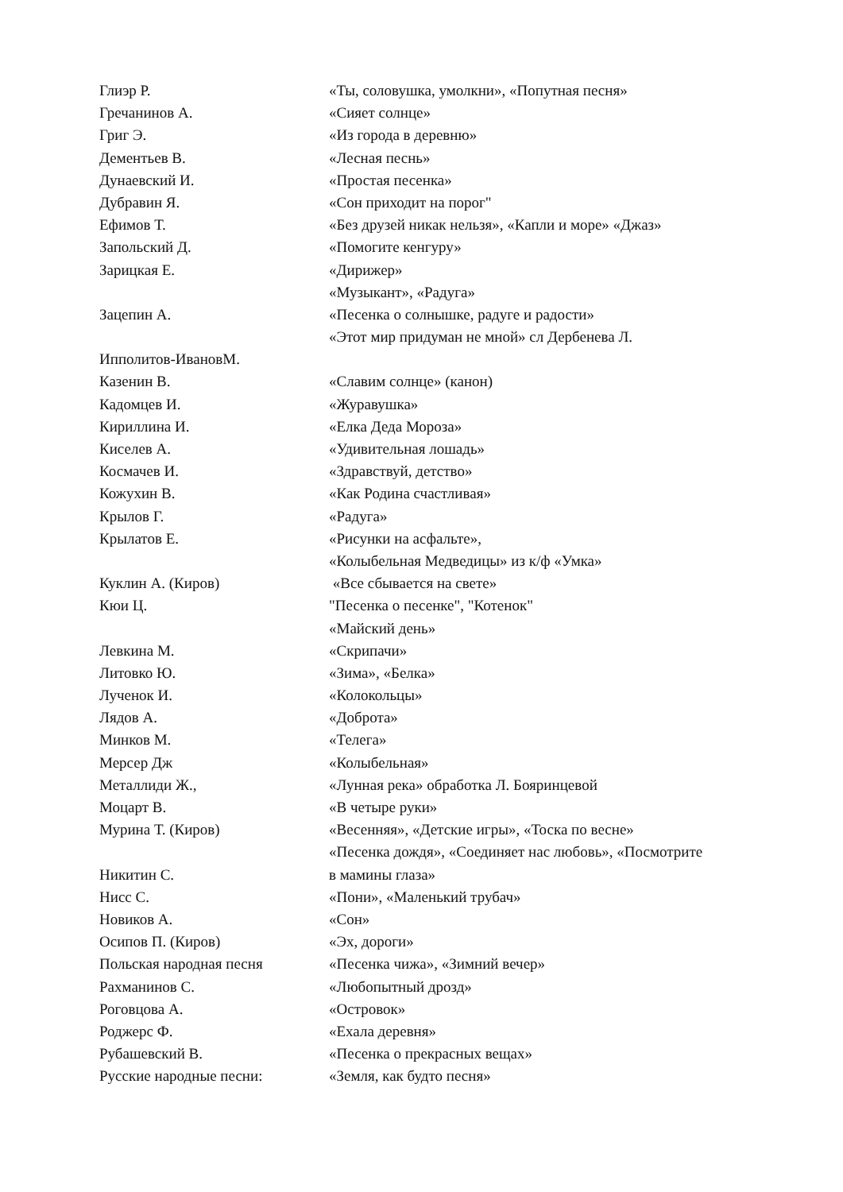| Глиэр Р. | «Ты, соловушка, умолкни», «Попутная песня» |
| Гречанинов А. | «Сияет солнце» |
| Григ Э. | «Из города в деревню» |
| Дементьев В. | «Лесная песнь» |
| Дунаевский И. | «Простая песенка» |
| Дубравин Я. | «Сон приходит на порог" |
| Ефимов Т. | «Без друзей никак нельзя», «Капли и море» «Джаз» |
| Запольский Д. | «Помогите кенгуру» |
| Зарицкая Е. | «Дирижер» |
| | «Музыкант», «Радуга» |
| Зацепин А. | «Песенка о солнышке, радуге и радости» |
| | «Этот мир придуман не мной» сл Дербенева Л. |
| Ипполитов-ИвановМ. | |
| Казенин В. | «Славим солнце» (канон) |
| Кадомцев И. | «Журавушка» |
| Кириллина И. | «Елка Деда Мороза» |
| Киселев А. | «Удивительная лошадь» |
| Космачев И. | «Здравствуй, детство» |
| Кожухин В. | «Как Родина счастливая» |
| Крылов Г. | «Радуга» |
| Крылатов Е. | «Рисунки на асфальте», |
| | «Колыбельная Медведицы» из к/ф «Умка» |
| Куклин А. (Киров) | «Все сбывается на свете» |
| Кюи Ц. | "Песенка о песенке", "Котенок" |
| | «Майский день» |
| Левкина М. | «Скрипачи» |
| Литовко Ю. | «Зима», «Белка» |
| Лученок И. | «Колокольцы» |
| Лядов А. | «Доброта» |
| Минков М. | «Телега» |
| Мерсер Дж | «Колыбельная» |
| Металлиди Ж., | «Лунная река» обработка Л. Бояринцевой |
| Моцарт В. | «В четыре руки» |
| Мурина Т. (Киров) | «Весенняя», «Детские игры», «Тоска по весне» |
| | «Песенка дождя», «Соединяет нас любовь», «Посмотрите |
| Никитин С. | в мамины глаза» |
| Нисс С. | «Пони», «Маленький трубач» |
| Новиков А. | «Сон» |
| Осипов П. (Киров) | «Эх, дороги» |
| Польская народная песня | «Песенка чижа», «Зимний вечер» |
| Рахманинов С. | «Любопытный дрозд» |
| Роговцова А. | «Островок» |
| Роджерс Ф. | «Ехала деревня» |
| Рубашевский В. | «Песенка о прекрасных вещах» |
| Русские народные песни: | «Земля, как будто песня» |